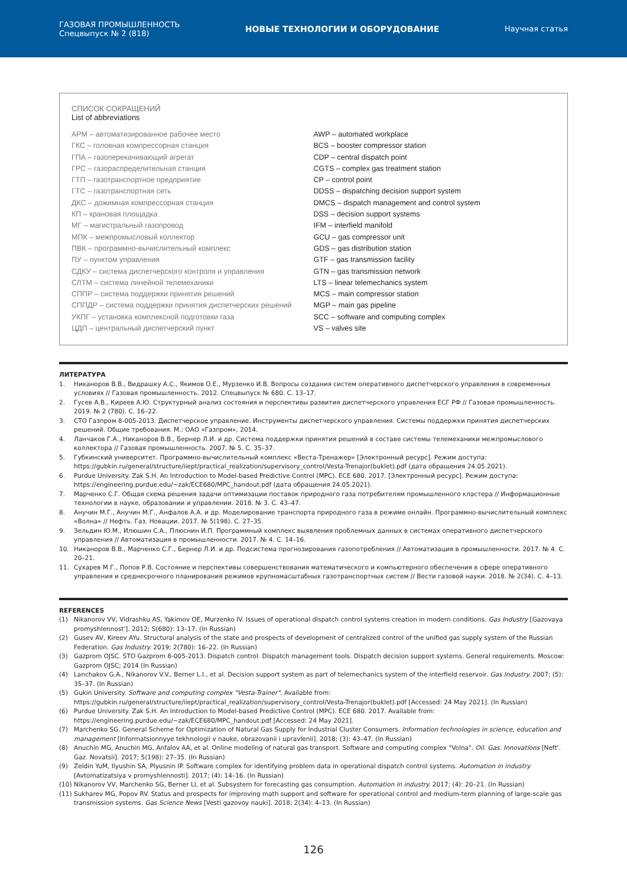ГАЗОВАЯ ПРОМЫШЛЕННОСТЬ
Спецвыпуск № 2 (818)
НОВЫЕ ТЕХНОЛОГИИ И ОБОРУДОВАНИЕ
Научная статья
СПИСОК СОКРАЩЕНИЙ
List of abbreviations
АРМ – автоматизированное рабочее место
ГКС – головная компрессорная станция
ГПА – газоперекачивающий агрегат
ГРС – газораспределительная станция
ГТП – газотранспортное предприятие
ГТС – газотранспортная сеть
ДКС – дожимная компрессорная станция
КП – крановая площадка
МГ – магистральный газопровод
МПК – межпромысловый коллектор
ПВК – программно-вычислительный комплекс
ПУ – пунктом управления
СДКУ – система диспетчерского контроля и управления
СЛТМ – система линейной телемеханики
СППР – система поддержки принятия решений
СППДР – система поддержки принятия диспетчерских решений
УКПГ – установка комплексной подготовки газа
ЦДП – центральный диспетчерский пункт
AWP – automated workplace
BCS – booster compressor station
CDP – central dispatch point
CGTS – complex gas treatment station
CP – control point
DDSS – dispatching decision support system
DMCS – dispatch management and control system
DSS – decision support systems
IFM – interfield manifold
GCU – gas compressor unit
GDS – gas distribution station
GTF – gas transmission facility
GTN – gas transmission network
LTS – linear telemechanics system
MCS – main compressor station
MGP – main gas pipeline
SCC – software and computing complex
VS – valves site
ЛИТЕРАТУРА
1. Никаноров В.В., Видрашку А.С., Якимов О.Е., Мурзенко И.В. Вопросы создания систем оперативного диспетчерского управления в современных условиях // Газовая промышленность. 2012. Спецвыпуск № 680. С. 13–17.
2. Гусев А.В., Киреев А.Ю. Структурный анализ состояния и перспективы развития диспетчерского управления ЕСГ РФ // Газовая промышленность. 2019. № 2 (780). С. 16–22.
3. СТО Газпром 8-005-2013. Диспетчерское управление. Инструменты диспетчерского управления. Системы поддержки принятия диспетчерских решений. Общие требования. М.: ОАО «Газпром», 2014.
4. Ланчаков Г.А., Никаноров В.В., Бернер Л.И. и др. Система поддержки принятия решений в составе системы телемеханики межпромыслового коллектора // Газовая промышленность. 2007. № 5. С. 35–37.
5. Губкинский университет. Программно-вычислительный комплекс «Веста-Тренажер» [Электронный ресурс]. Режим доступа: https://gubkin.ru/general/structure/iiept/practical_realization/supervisory_control/Vesta-Trenajor(buklet).pdf (дата обращения 24.05.2021).
6. Purdue University. Zak S.H. An Introduction to Model-based Predictive Control (MPC). ECE 680. 2017. [Электронный ресурс]. Режим доступа: https://engineering.purdue.edu/~zak/ECE680/MPC_handout.pdf (дата обращения 24.05.2021).
7. Марченко С.Г. Общая схема решения задачи оптимизации поставок природного газа потребителям промышленного кластера // Информационные технологии в науке, образовании и управлении. 2018. № 3. С. 43–47.
8. Анучин М.Г., Анучин М.Г., Анфалов А.А. и др. Моделирование транспорта природного газа в режиме онлайн. Программно-вычислительный комплекс «Волна» // Нефть. Газ. Новации. 2017. № 5(198). С. 27–35.
9. Зельдин Ю.М., Илюшин С.А., Плюснин И.П. Программный комплекс выявления проблемных данных в системах оперативного диспетчерского управления // Автоматизация в промышленности. 2017. № 4. С. 14–16.
10. Никаноров В.В., Марченко С.Г., Бернер Л.И. и др. Подсистема прогнозирования газопотребления // Автоматизация в промышленности. 2017. № 4. С. 20–21.
11. Сухарев М.Г., Попов Р.В. Состояние и перспективы совершенствования математического и компьютерного обеспечения в сфере оперативного управления и среднесрочного планирования режимов крупномасштабных газотранспортных систем // Вести газовой науки. 2018. № 2(34). С. 4–13.
REFERENCES
(1) Nikanorov VV, Vidrashku AS, Yakimov OE, Murzenko IV. Issues of operational dispatch control systems creation in modern conditions. Gas Industry [Gazovaya promyshlennost']. 2012; S(680): 13–17. (In Russian)
(2) Gusev AV, Kireev AYu. Structural analysis of the state and prospects of development of centralized control of the unified gas supply system of the Russian Federation. Gas Industry. 2019; 2(780): 16–22. (In Russian)
(3) Gazprom OJSC. STO Gazprom 8-005-2013. Dispatch control. Dispatch management tools. Dispatch decision support systems. General requirements. Moscow: Gazprom OJSC; 2014 (In Russian)
(4) Lanchakov G.A., Nikanorov V.V., Berner L.I., et al. Decision support system as part of telemechanics system of the interfield reservoir. Gas Industry. 2007; (5): 35–37. (In Russian)
(5) Gukin University. Software and computing complex "Vesta-Trainer". Available from: https://gubkin.ru/general/structure/iiept/practical_realization/supervisory_control/Vesta-Trenajor(buklet).pdf [Accessed: 24 May 2021]. (In Russian)
(6) Purdue University. Zak S.H. An Introduction to Model-based Predictive Control (MPC). ECE 680. 2017. Available from: https://engineering.purdue.edu/~zak/ECE680/MPC_handout.pdf [Accessed: 24 May 2021].
(7) Marchenko SG. General Scheme for Optimization of Natural Gas Supply for Industrial Cluster Consumers. Information technologies in science, education and management [Informatsionnyye tekhnologii v nauke, obrazovanii i upravlenii]. 2018; (3): 43–47. (In Russian)
(8) Anuchin MG, Anuchin MG, Anfalov AA, et al. Online modeling of natural gas transport. Software and computing complex "Volna". Oil. Gas. Innovations [Neft'. Gaz. Novatsii]. 2017; 5(198): 27–35. (In Russian)
(9) Zeldin YuM, Ilyushin SA, Plyusnin IP. Software complex for identifying problem data in operational dispatch control systems. Automation in industry [Avtomatizatsiya v promyshlennosti]. 2017; (4): 14–16. (In Russian)
(10) Nikanorov VV, Marchenko SG, Berner LI, et al. Subsystem for forecasting gas consumption. Automation in industry. 2017; (4): 20–21. (In Russian)
(11) Sukharev MG, Popov RV. Status and prospects for improving math support and software for operational control and medium-term planning of large-scale gas transmission systems. Gas Science News [Vesti gazovoy nauki]. 2018; 2(34): 4–13. (In Russian)
126